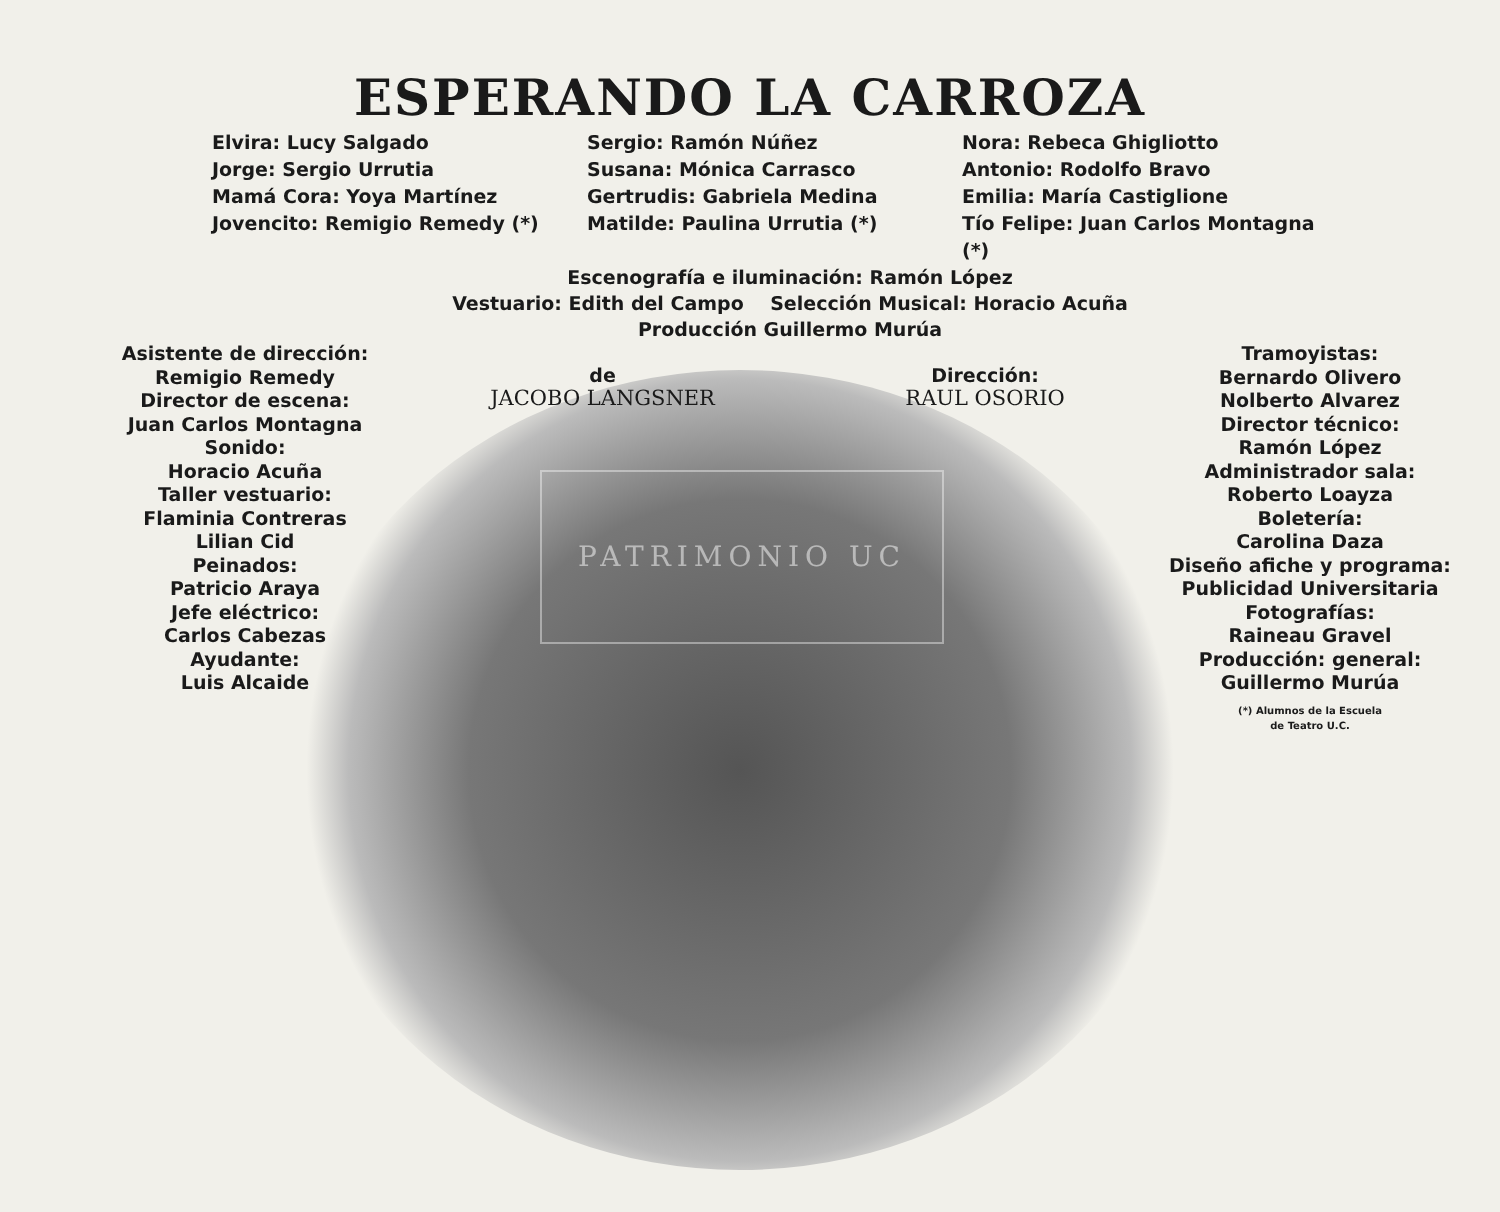ESPERANDO LA CARROZA
Elvira: Lucy Salgado
Jorge: Sergio Urrutia
Mamá Cora: Yoya Martínez
Jovencito: Remigio Remedy (*)
Sergio: Ramón Núñez
Susana: Mónica Carrasco
Gertrudis: Gabriela Medina
Matilde: Paulina Urrutia (*)
Nora: Rebeca Ghigliotto
Antonio: Rodolfo Bravo
Emilia: María Castiglione
Tío Felipe: Juan Carlos Montagna (*)
Escenografía e iluminación: Ramón López
Vestuario: Edith del Campo Selección Musical: Horacio Acuña
Producción Guillermo Murúa
Asistente de dirección:
Remigio Remedy
Director de escena:
Juan Carlos Montagna
Sonido:
Horacio Acuña
Taller vestuario:
Flaminia Contreras
Lilian Cid
Peinados:
Patricio Araya
Jefe eléctrico:
Carlos Cabezas
Ayudante:
Luis Alcaide
de
JACOBO LANGSNER
Dirección:
RAUL OSORIO
Tramoyistas:
Bernardo Olivero
Nolberto Alvarez
Director técnico:
Ramón López
Administrador sala:
Roberto Loayza
Boletería:
Carolina Daza
Diseño afiche y programa:
Publicidad Universitaria
Fotografías:
Raineau Gravel
Producción: general:
Guillermo Murúa
(*) Alumnos de la Escuela
de Teatro U.C.
PATRIMONIO UC